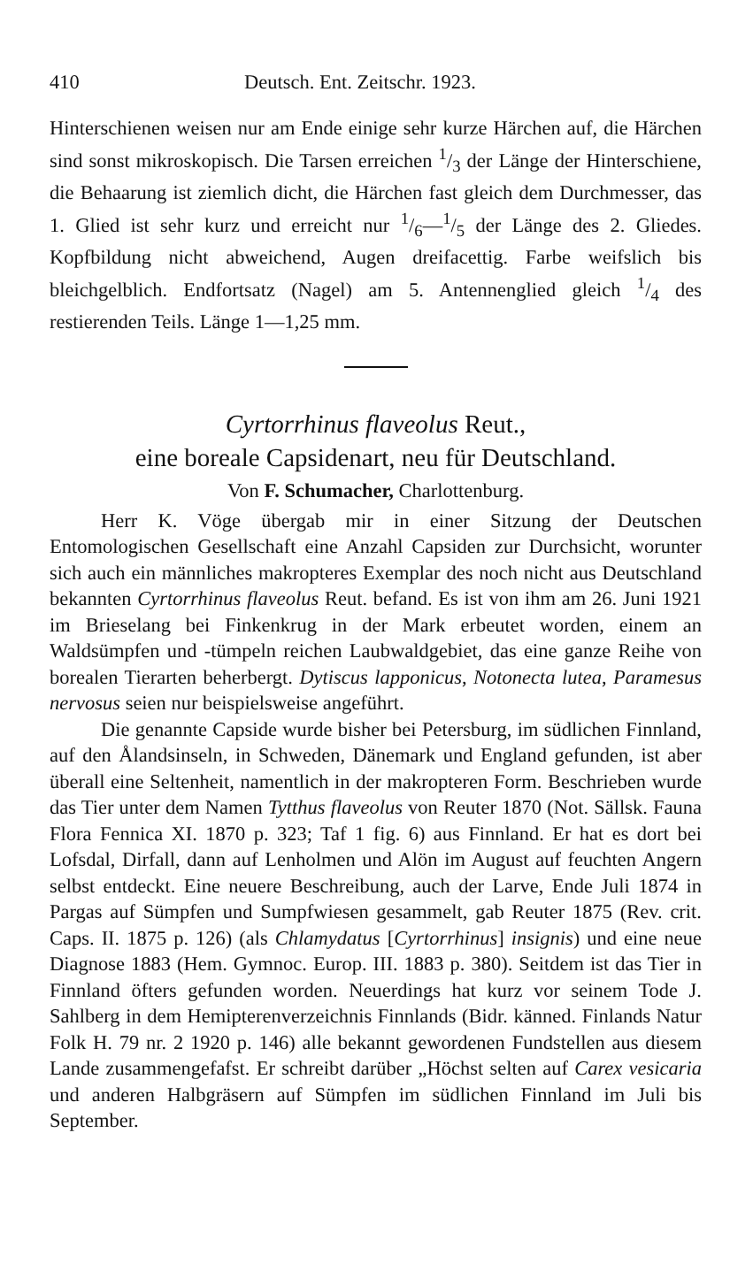410 Deutsch. Ent. Zeitschr. 1923.
Hinterschienen weisen nur am Ende einige sehr kurze Härchen auf, die Härchen sind sonst mikroskopisch. Die Tarsen erreichen 1/3 der Länge der Hinterschiene, die Behaarung ist ziemlich dicht, die Härchen fast gleich dem Durchmesser, das 1. Glied ist sehr kurz und erreicht nur 1/6—1/5 der Länge des 2. Gliedes. Kopfbildung nicht abweichend, Augen dreifacettig. Farbe weifslich bis bleichgelblich. Endfortsatz (Nagel) am 5. Antennenglied gleich 1/4 des restierenden Teils. Länge 1—1,25 mm.
Cyrtorrhinus flaveolus Reut.,
eine boreale Capsidenart, neu für Deutschland.
Von F. Schumacher, Charlottenburg.
Herr K. Vöge übergab mir in einer Sitzung der Deutschen Entomologischen Gesellschaft eine Anzahl Capsiden zur Durchsicht, worunter sich auch ein männliches makropteres Exemplar des noch nicht aus Deutschland bekannten Cyrtorrhinus flaveolus Reut. befand. Es ist von ihm am 26. Juni 1921 im Brieselang bei Finkenkrug in der Mark erbeutet worden, einem an Waldsümpfen und -tümpeln reichen Laubwaldgebiet, das eine ganze Reihe von borealen Tierarten beherbergt. Dytiscus lapponicus, Notonecta lutea, Paramesus nervosus seien nur beispielsweise angeführt.
Die genannte Capside wurde bisher bei Petersburg, im südlichen Finnland, auf den Ålandsinseln, in Schweden, Dänemark und England gefunden, ist aber überall eine Seltenheit, namentlich in der makropteren Form. Beschrieben wurde das Tier unter dem Namen Tytthus flaveolus von Reuter 1870 (Not. Sällsk. Fauna Flora Fennica XI. 1870 p. 323; Taf 1 fig. 6) aus Finnland. Er hat es dort bei Lofsdal, Dirfall, dann auf Lenholmen und Alön im August auf feuchten Angern selbst entdeckt. Eine neuere Beschreibung, auch der Larve, Ende Juli 1874 in Pargas auf Sümpfen und Sumpfwiesen gesammelt, gab Reuter 1875 (Rev. crit. Caps. II. 1875 p. 126) (als Chlamydatus [Cyrtorrhinus] insignis) und eine neue Diagnose 1883 (Hem. Gymnoc. Europ. III. 1883 p. 380). Seitdem ist das Tier in Finnland öfters gefunden worden. Neuerdings hat kurz vor seinem Tode J. Sahlberg in dem Hemipterenverzeichnis Finnlands (Bidr. känned. Finlands Natur Folk H. 79 nr. 2 1920 p. 146) alle bekannt gewordenen Fundstellen aus diesem Lande zusammengefafst. Er schreibt darüber „Höchst selten auf Carex vesicaria und anderen Halbgräsern auf Sümpfen im südlichen Finnland im Juli bis September.